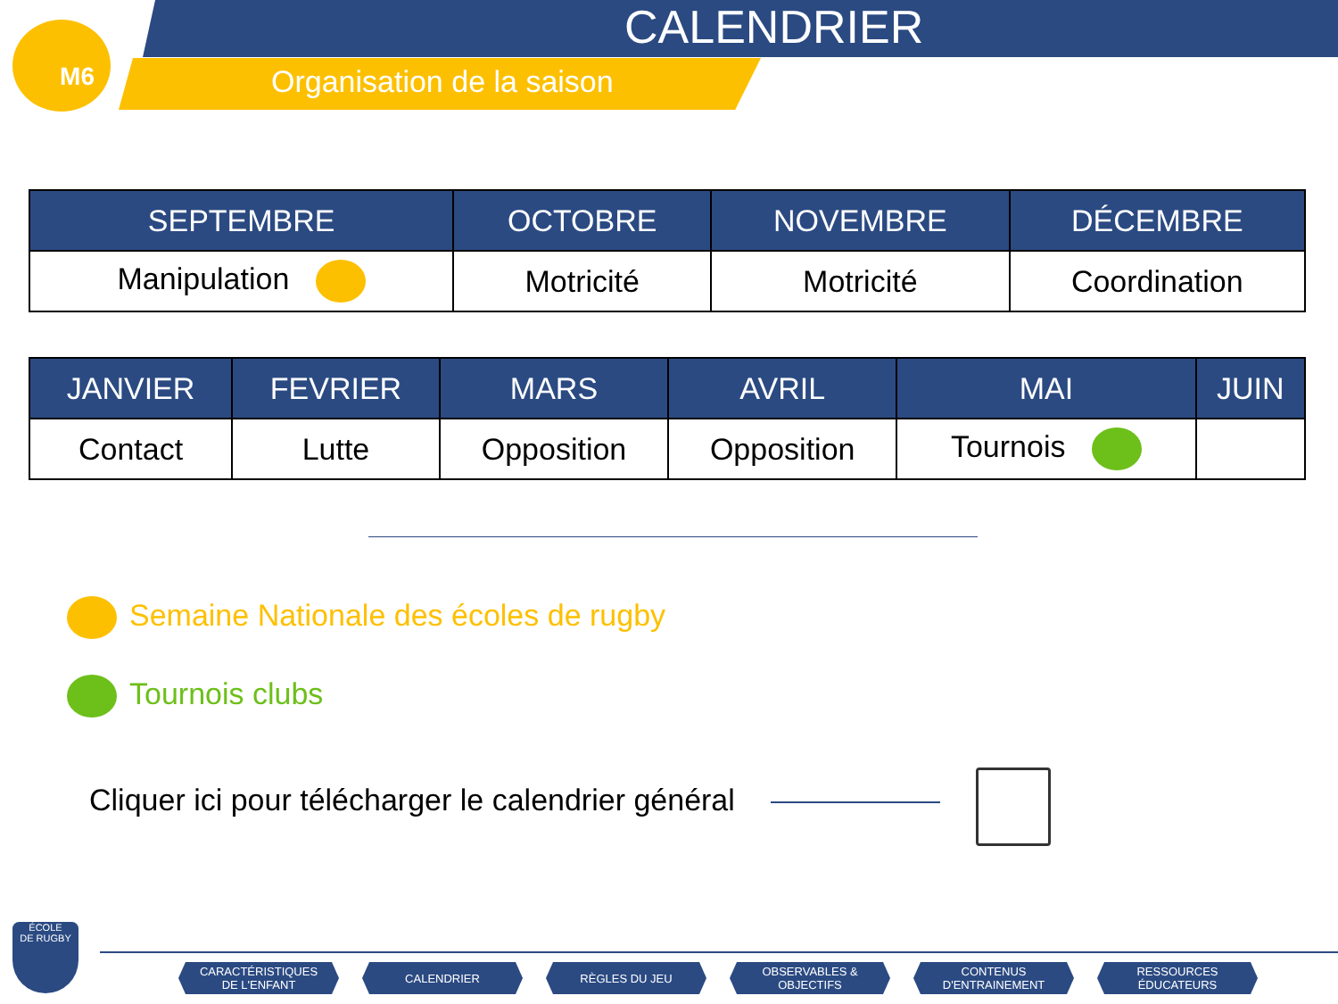M6 CALENDRIER
Organisation de la saison
| SEPTEMBRE | OCTOBRE | NOVEMBRE | DÉCEMBRE |
| --- | --- | --- | --- |
| Manipulation | Motricité | Motricité | Coordination |
| JANVIER | FEVRIER | MARS | AVRIL | MAI | JUIN |
| --- | --- | --- | --- | --- | --- |
| Contact | Lutte | Opposition | Opposition | Tournois | |
Semaine Nationale des écoles de rugby
Tournois clubs
Cliquer ici pour télécharger le calendrier général
ÉCOLE
DE RUGBY
CARACTÉRISTIQUES
DE L'ENFANT
CALENDRIER RÈGLES DU JEU OBSERVABLES &
OBJECTIFS
CONTENUS
D'ENTRAINEMENT
RESSOURCES
ÉDUCATEURS